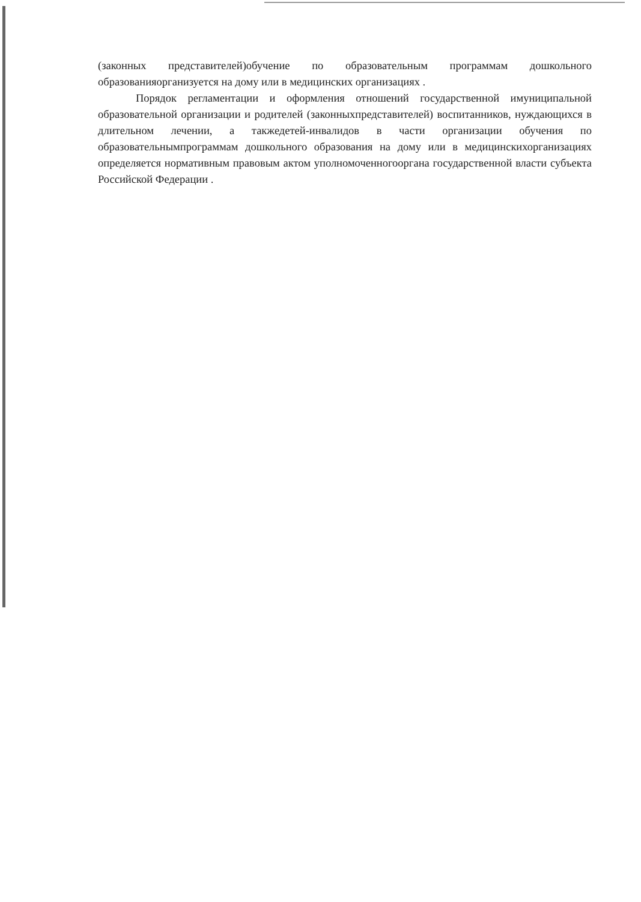(законных представителей)обучение по образовательным программам дошкольного образованияорганизуется на дому или в медицинских организациях .
Порядок регламентации и оформления отношений государственной имуниципальной образовательной организации и родителей (законныхпредставителей) воспитанников, нуждающихся в длительном лечении, а такжедетей-инвалидов в части организации обучения по образовательнымпрограммам дошкольного образования на дому или в медицинскихорганизациях определяется нормативным правовым актом уполномоченногооргана государственной власти субъекта Российской Федерации .